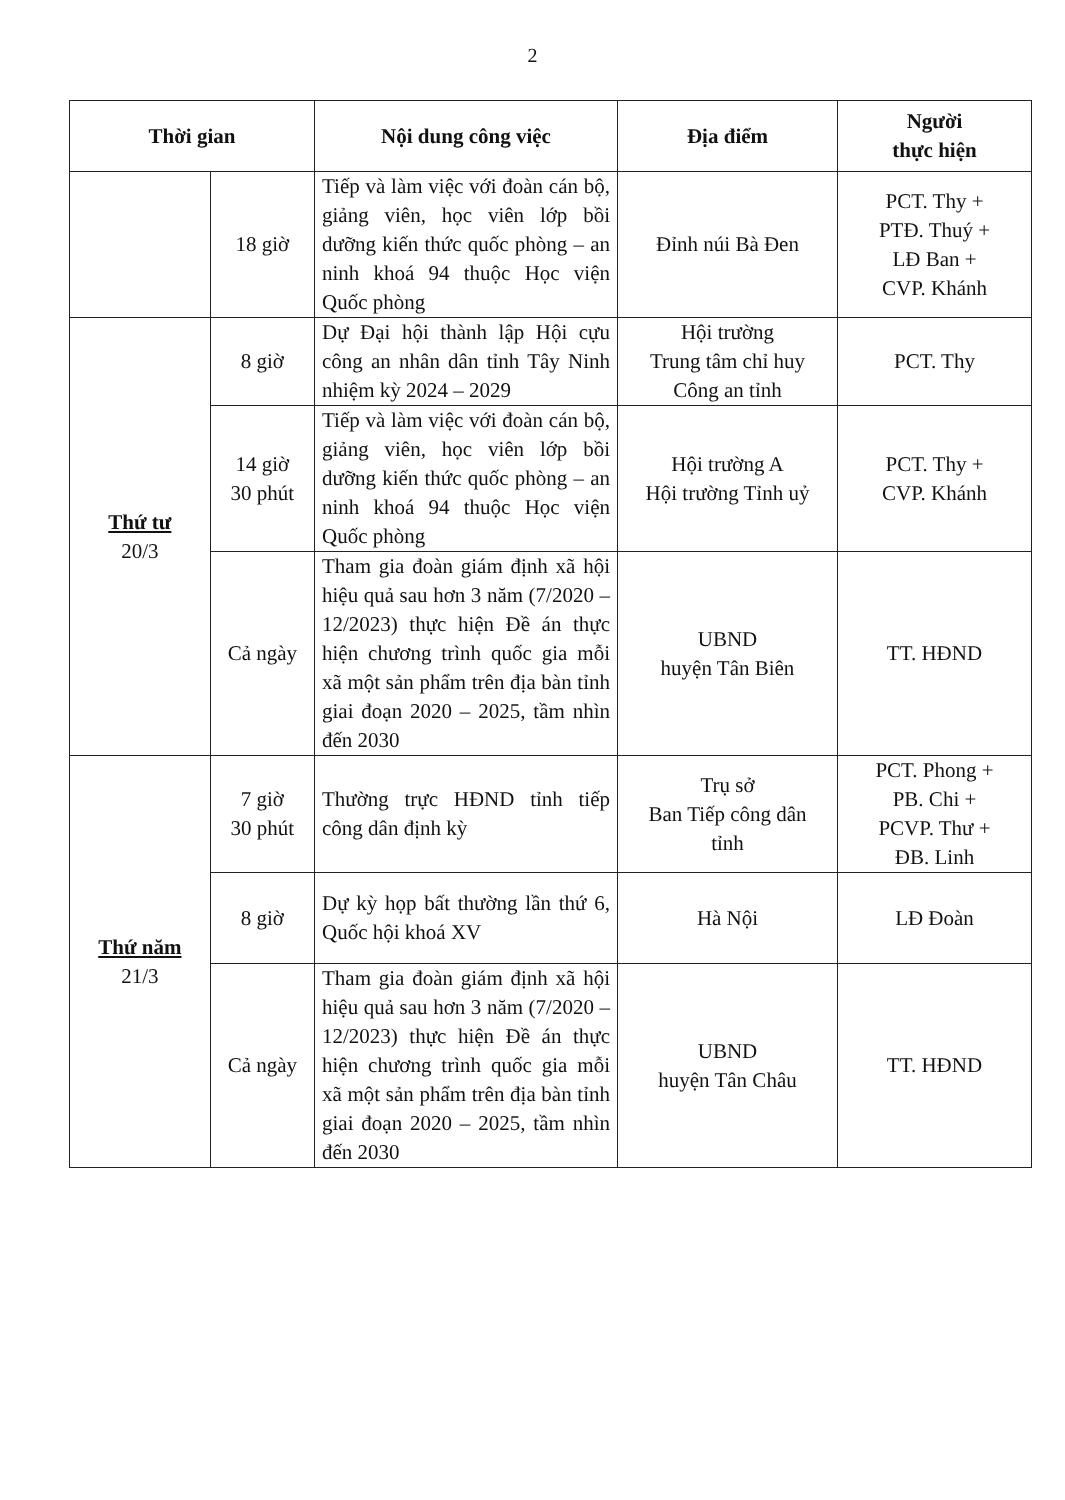2
| Thời gian | | Nội dung công việc | Địa điểm | Người thực hiện |
| --- | --- | --- | --- | --- |
| | 18 giờ | Tiếp và làm việc với đoàn cán bộ, giảng viên, học viên lớp bồi dưỡng kiến thức quốc phòng – an ninh khoá 94 thuộc Học viện Quốc phòng | Đỉnh núi Bà Đen | PCT. Thy + PTĐ. Thuý + LĐ Ban + CVP. Khánh |
| Thứ tư 20/3 | 8 giờ | Dự Đại hội thành lập Hội cựu công an nhân dân tỉnh Tây Ninh nhiệm kỳ 2024 – 2029 | Hội trường Trung tâm chỉ huy Công an tỉnh | PCT. Thy |
| | 14 giờ 30 phút | Tiếp và làm việc với đoàn cán bộ, giảng viên, học viên lớp bồi dưỡng kiến thức quốc phòng – an ninh khoá 94 thuộc Học viện Quốc phòng | Hội trường A Hội trường Tỉnh uỷ | PCT. Thy + CVP. Khánh |
| | Cả ngày | Tham gia đoàn giám định xã hội hiệu quả sau hơn 3 năm (7/2020 – 12/2023) thực hiện Đề án thực hiện chương trình quốc gia mỗi xã một sản phẩm trên địa bàn tỉnh giai đoạn 2020 – 2025, tầm nhìn đến 2030 | UBND huyện Tân Biên | TT. HĐND |
| Thứ năm 21/3 | 7 giờ 30 phút | Thường trực HĐND tỉnh tiếp công dân định kỳ | Trụ sở Ban Tiếp công dân tỉnh | PCT. Phong + PB. Chi + PCVP. Thư + ĐB. Linh |
| | 8 giờ | Dự kỳ họp bất thường lần thứ 6, Quốc hội khoá XV | Hà Nội | LĐ Đoàn |
| | Cả ngày | Tham gia đoàn giám định xã hội hiệu quả sau hơn 3 năm (7/2020 – 12/2023) thực hiện Đề án thực hiện chương trình quốc gia mỗi xã một sản phẩm trên địa bàn tỉnh giai đoạn 2020 – 2025, tầm nhìn đến 2030 | UBND huyện Tân Châu | TT. HĐND |